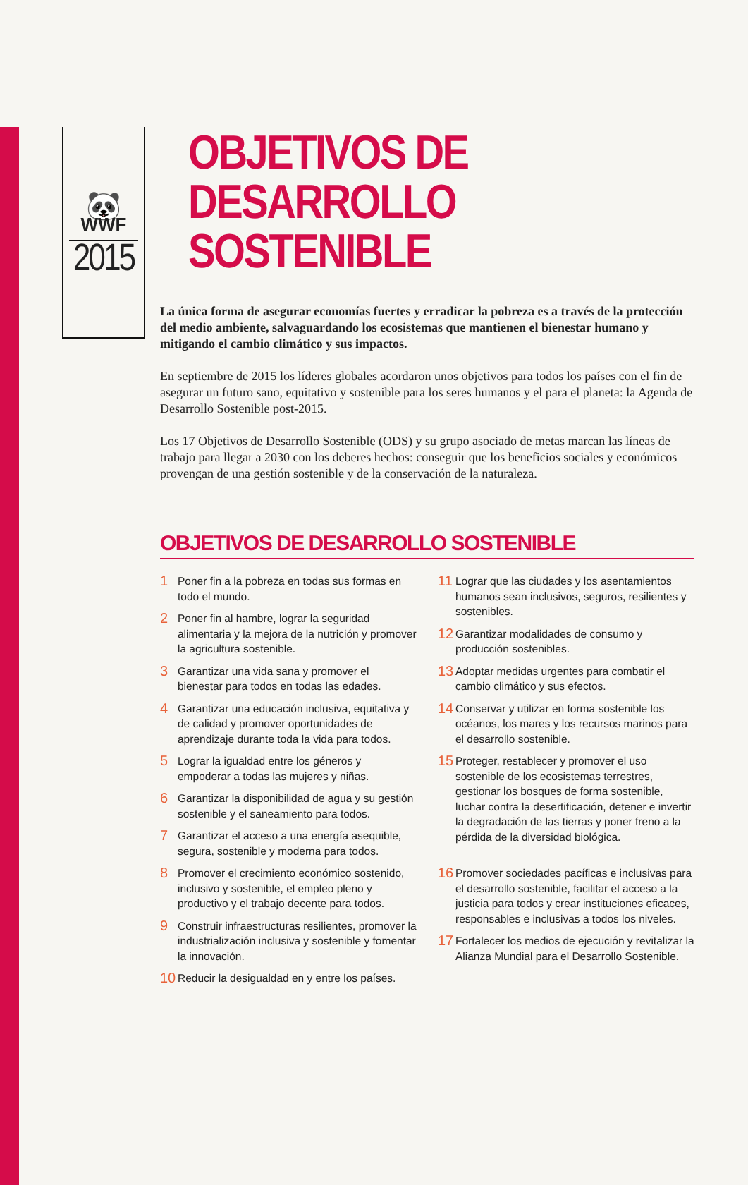🐼
WWF
2015
OBJETIVOS DE DESARROLLO SOSTENIBLE
La única forma de asegurar economías fuertes y erradicar la pobreza es a través de la protección del medio ambiente, salvaguardando los ecosistemas que mantienen el bienestar humano y mitigando el cambio climático y sus impactos.
En septiembre de 2015 los líderes globales acordaron unos objetivos para todos los países con el fin de asegurar un futuro sano, equitativo y sostenible para los seres humanos y el para el planeta: la Agenda de Desarrollo Sostenible post-2015.
Los 17 Objetivos de Desarrollo Sostenible (ODS) y su grupo asociado de metas marcan las líneas de trabajo para llegar a 2030 con los deberes hechos: conseguir que los beneficios sociales y económicos provengan de una gestión sostenible y de la conservación de la naturaleza.
OBJETIVOS DE DESARROLLO SOSTENIBLE
1 Poner fin a la pobreza en todas sus formas en todo el mundo.
2 Poner fin al hambre, lograr la seguridad alimentaria y la mejora de la nutrición y promover la agricultura sostenible.
3 Garantizar una vida sana y promover el bienestar para todos en todas las edades.
4 Garantizar una educación inclusiva, equitativa y de calidad y promover oportunidades de aprendizaje durante toda la vida para todos.
5 Lograr la igualdad entre los géneros y empoderar a todas las mujeres y niñas.
6 Garantizar la disponibilidad de agua y su gestión sostenible y el saneamiento para todos.
7 Garantizar el acceso a una energía asequible, segura, sostenible y moderna para todos.
8 Promover el crecimiento económico sostenido, inclusivo y sostenible, el empleo pleno y productivo y el trabajo decente para todos.
9 Construir infraestructuras resilientes, promover la industrialización inclusiva y sostenible y fomentar la innovación.
10 Reducir la desigualdad en y entre los países.
11 Lograr que las ciudades y los asentamientos humanos sean inclusivos, seguros, resilientes y sostenibles.
12 Garantizar modalidades de consumo y producción sostenibles.
13 Adoptar medidas urgentes para combatir el cambio climático y sus efectos.
14 Conservar y utilizar en forma sostenible los océanos, los mares y los recursos marinos para el desarrollo sostenible.
15 Proteger, restablecer y promover el uso sostenible de los ecosistemas terrestres, gestionar los bosques de forma sostenible, luchar contra la desertificación, detener e invertir la degradación de las tierras y poner freno a la pérdida de la diversidad biológica.
16 Promover sociedades pacíficas e inclusivas para el desarrollo sostenible, facilitar el acceso a la justicia para todos y crear instituciones eficaces, responsables e inclusivas a todos los niveles.
17 Fortalecer los medios de ejecución y revitalizar la Alianza Mundial para el Desarrollo Sostenible.